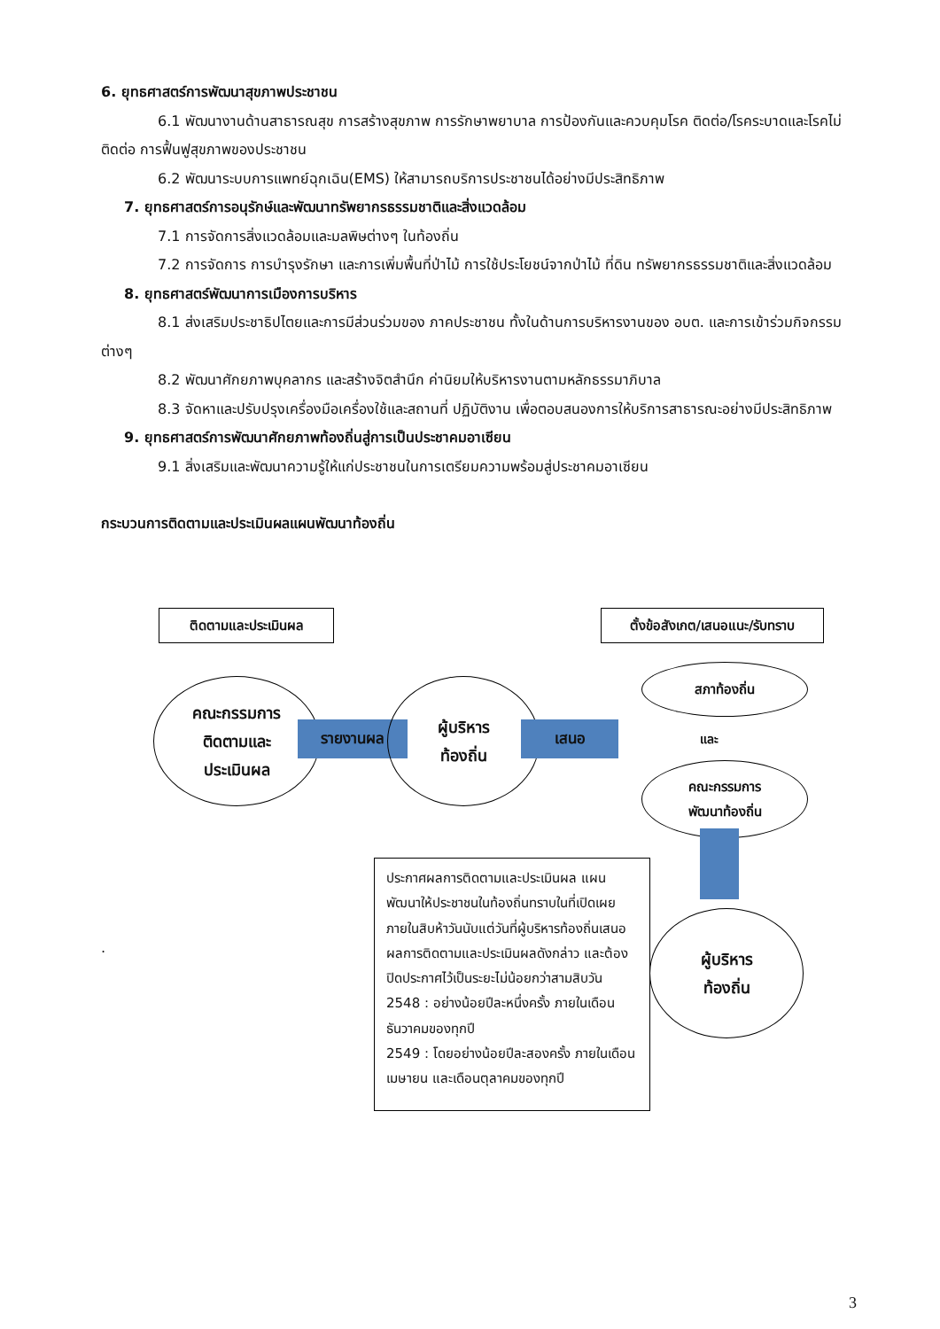6. ยุทธศาสตร์การพัฒนาสุขภาพประชาชน
6.1 พัฒนางานด้านสาธารณสุข การสร้างสุขภาพ การรักษาพยาบาล การป้องกันและควบคุมโรค ติดต่อ/โรคระบาดและโรคไม่ติดต่อ การฟื้นฟูสุขภาพของประชาชน
6.2 พัฒนาระบบการแพทย์ฉุกเฉิน(EMS) ให้สามารถบริการประชาชนได้อย่างมีประสิทธิภาพ
7. ยุทธศาสตร์การอนุรักษ์และพัฒนาทรัพยากรธรรมชาติและสิ่งแวดล้อม
7.1 การจัดการสิ่งแวดล้อมและมลพิษต่างๆ ในท้องถิ่น
7.2 การจัดการ การบำรุงรักษา และการเพิ่มพื้นที่ป่าไม้ การใช้ประโยชน์จากป่าไม้ ที่ดิน ทรัพยากรธรรมชาติและสิ่งแวดล้อม
8. ยุทธศาสตร์พัฒนาการเมืองการบริหาร
8.1 ส่งเสริมประชาธิปไตยและการมีส่วนร่วมของ ภาคประชาชน ทั้งในด้านการบริหารงานของ อบต. และการเข้าร่วมกิจกรรมต่างๆ
8.2 พัฒนาศักยภาพบุคลากร และสร้างจิตสำนึก ค่านิยมให้บริหารงานตามหลักธรรมาภิบาล
8.3 จัดหาและปรับปรุงเครื่องมือเครื่องใช้และสถานที่ ปฏิบัติงาน เพื่อตอบสนองการให้บริการสาธารณะอย่างมีประสิทธิภาพ
9. ยุทธศาสตร์การพัฒนาศักยภาพท้องถิ่นสู่การเป็นประชาคมอาเซียน
9.1 สิ่งเสริมและพัฒนาความรู้ให้แก่ประชาชนในการเตรียมความพร้อมสู่ประชาคมอาเซียน
กระบวนการติดตามและประเมินผลแผนพัฒนาท้องถิ่น
ติดตามและประเมินผล
ตั้งข้อสังเกต/เสนอแนะ/รับทราบ
คณะกรรมการ
ติดตามและ
ประเมินผล
รายงานผล
ผู้บริหาร
ท้องถิ่น
เสนอ
สภาท้องถิ่น
และ
คณะกรรมการ
พัฒนาท้องถิ่น
ผู้บริหาร
ท้องถิ่น
.
ประกาศผลการติดตามและประเมินผล แผนพัฒนาให้ประชาชนในท้องถิ่นทราบในที่เปิดเผยภายในสิบห้าวันนับแต่วันที่ผู้บริหารท้องถิ่นเสนอผลการติดตามและประเมินผลดังกล่าว และต้องปิดประกาศไว้เป็นระยะไม่น้อยกว่าสามสิบวัน
2548 : อย่างน้อยปีละหนึ่งครั้ง ภายในเดือนธันวาคมของทุกปี
2549 : โดยอย่างน้อยปีละสองครั้ง ภายในเดือนเมษายน และเดือนตุลาคมของทุกปี
3